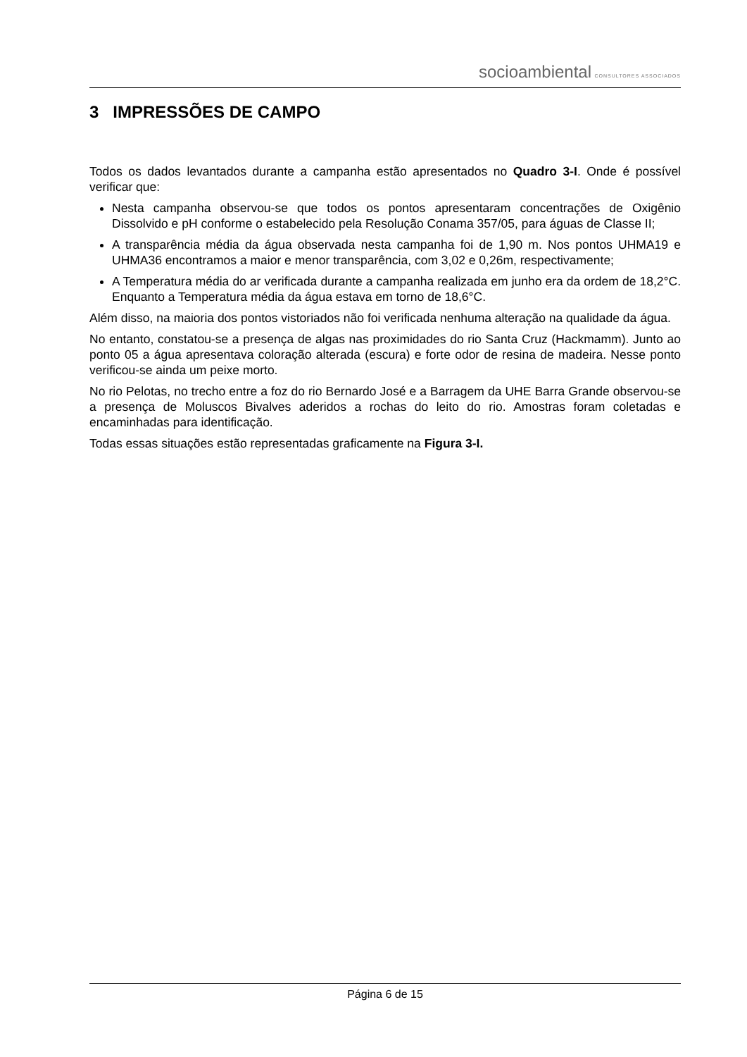socioambiental CONSULTORES ASSOCIADOS
3 IMPRESSÕES DE CAMPO
Todos os dados levantados durante a campanha estão apresentados no Quadro 3-I. Onde é possível verificar que:
Nesta campanha observou-se que todos os pontos apresentaram concentrações de Oxigênio Dissolvido e pH conforme o estabelecido pela Resolução Conama 357/05, para águas de Classe II;
A transparência média da água observada nesta campanha foi de 1,90 m. Nos pontos UHMA19 e UHMA36 encontramos a maior e menor transparência, com 3,02 e 0,26m, respectivamente;
A Temperatura média do ar verificada durante a campanha realizada em junho era da ordem de 18,2°C. Enquanto a Temperatura média da água estava em torno de 18,6°C.
Além disso, na maioria dos pontos vistoriados não foi verificada nenhuma alteração na qualidade da água.
No entanto, constatou-se a presença de algas nas proximidades do rio Santa Cruz (Hackmamm). Junto ao ponto 05 a água apresentava coloração alterada (escura) e forte odor de resina de madeira. Nesse ponto verificou-se ainda um peixe morto.
No rio Pelotas, no trecho entre a foz do rio Bernardo José e a Barragem da UHE Barra Grande observou-se a presença de Moluscos Bivalves aderidos a rochas do leito do rio. Amostras foram coletadas e encaminhadas para identificação.
Todas essas situações estão representadas graficamente na Figura 3-I.
Página 6 de 15